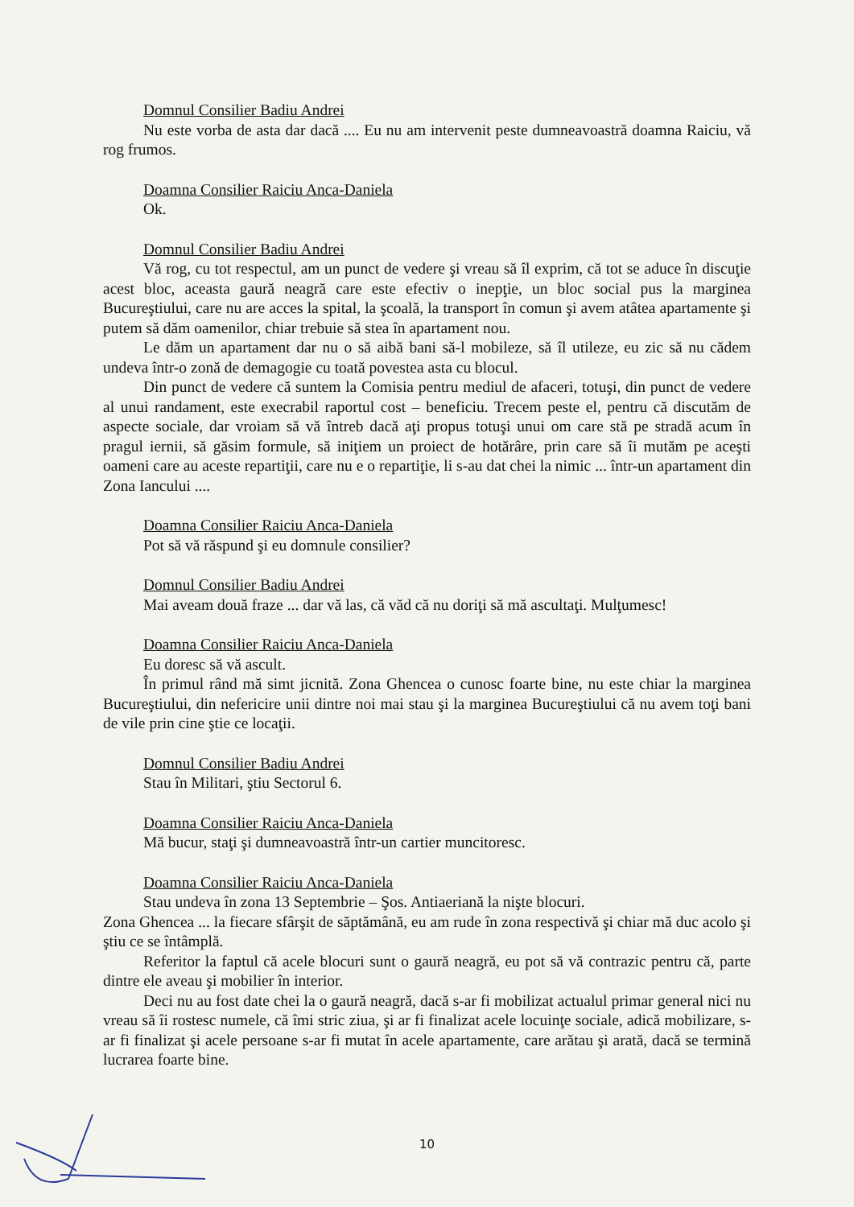Domnul Consilier Badiu Andrei
Nu este vorba de asta dar dacă .... Eu nu am intervenit peste dumneavoastră doamna Raiciu, vă rog frumos.
Doamna Consilier Raiciu Anca-Daniela
Ok.
Domnul Consilier Badiu Andrei
Vă rog, cu tot respectul, am un punct de vedere şi vreau să îl exprim, că tot se aduce în discuţie acest bloc, aceasta gaură neagră care este efectiv o inepţie, un bloc social pus la marginea Bucureştiului, care nu are acces la spital, la şcoală, la transport în comun şi avem atâtea apartamente şi putem să dăm oamenilor, chiar trebuie să stea în apartament nou.
Le dăm un apartament dar nu o să aibă bani să-l mobileze, să îl utileze, eu zic să nu cădem undeva într-o zonă de demagogie cu toată povestea asta cu blocul.
Din punct de vedere că suntem la Comisia pentru mediul de afaceri, totuşi, din punct de vedere al unui randament, este execrabil raportul cost – beneficiu. Trecem peste el, pentru că discutăm de aspecte sociale, dar vroiam să vă întreb dacă aţi propus totuşi unui om care stă pe stradă acum în pragul iernii, să găsim formule, să iniţiem un proiect de hotărâre, prin care să îi mutăm pe aceşti oameni care au aceste repartiţii, care nu e o repartiţie, li s-au dat chei la nimic ... într-un apartament din Zona Iancului ....
Doamna Consilier Raiciu Anca-Daniela
Pot să vă răspund şi eu domnule consilier?
Domnul Consilier Badiu Andrei
Mai aveam două fraze ... dar vă las, că văd că nu doriţi să mă ascultaţi. Mulţumesc!
Doamna Consilier Raiciu Anca-Daniela
Eu doresc să vă ascult.
În primul rând mă simt jicnită. Zona Ghencea o cunosc foarte bine, nu este chiar la marginea Bucureştiului, din nefericire unii dintre noi mai stau şi la marginea Bucureştiului că nu avem toţi bani de vile prin cine ştie ce locaţii.
Domnul Consilier Badiu Andrei
Stau în Militari, ştiu Sectorul 6.
Doamna Consilier Raiciu Anca-Daniela
Mă bucur, staţi şi dumneavoastră într-un cartier muncitoresc.
Doamna Consilier Raiciu Anca-Daniela
Stau undeva în zona 13 Septembrie – Şos. Antiaeriană la nişte blocuri.
Zona Ghencea ... la fiecare sfârşit de săptămână, eu am rude în zona respectivă şi chiar mă duc acolo şi ştiu ce se întâmplă.
Referitor la faptul că acele blocuri sunt o gaură neagră, eu pot să vă contrazic pentru că, parte dintre ele aveau şi mobilier în interior.
Deci nu au fost date chei la o gaură neagră, dacă s-ar fi mobilizat actualul primar general nici nu vreau să îi rostesc numele, că îmi stric ziua, şi ar fi finalizat acele locuinţe sociale, adică mobilizare, s-ar fi finalizat şi acele persoane s-ar fi mutat în acele apartamente, care arătau şi arată, dacă se termină lucrarea foarte bine.
10